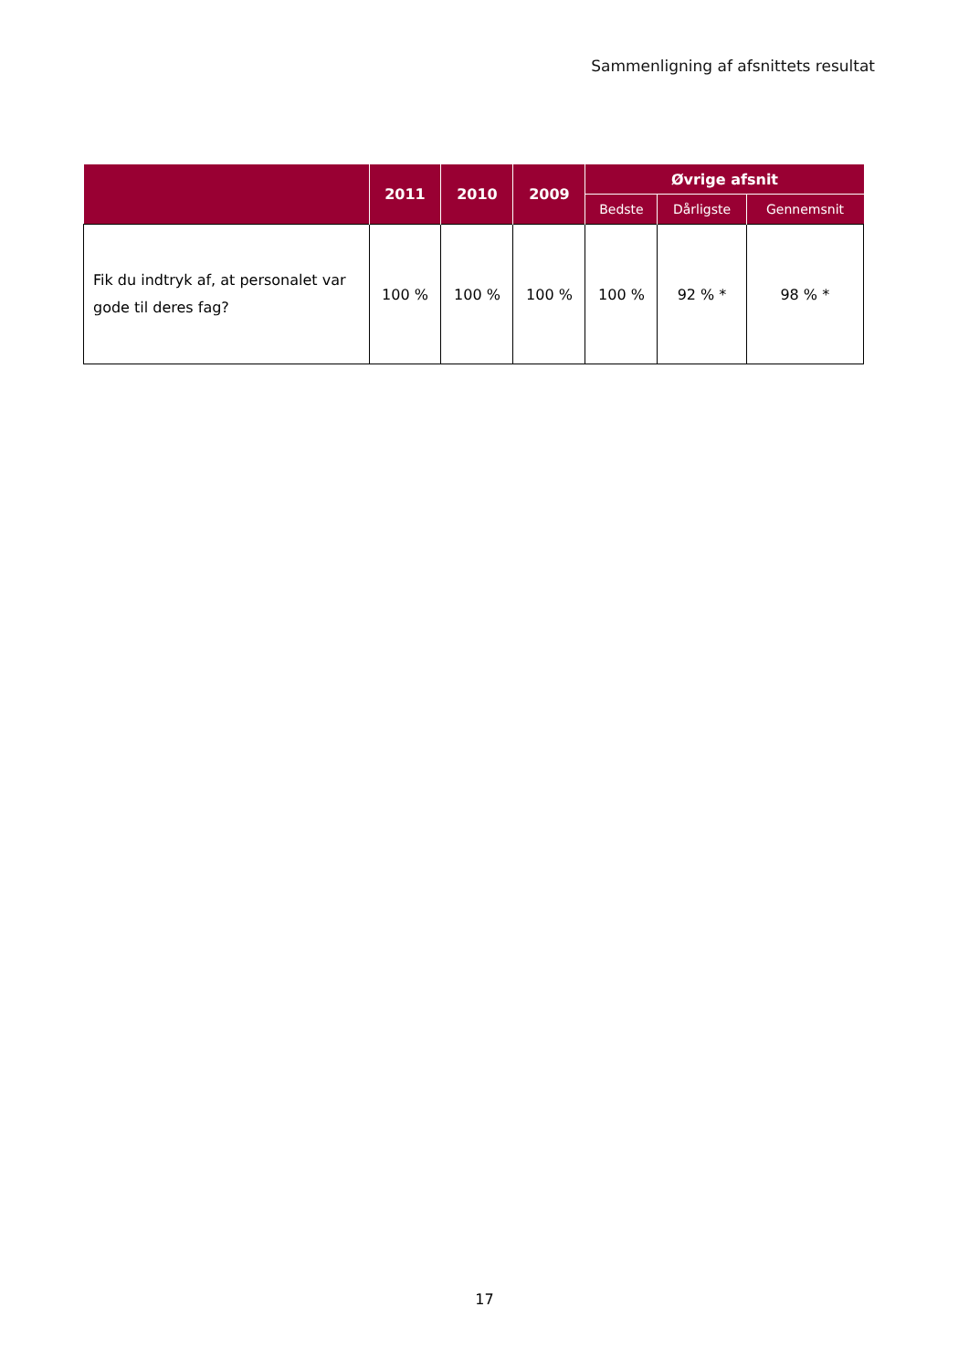Sammenligning af afsnittets resultat
| | 2011 | 2010 | 2009 | Øvrige afsnit | | |
| --- | --- | --- | --- | --- | --- | --- |
| | | | | Bedste | Dårligste | Gennemsnit |
| Fik du indtryk af, at personalet var gode til deres fag? | 100 % | 100 % | 100 % | 100 % | 92 % * | 98 % * |
17